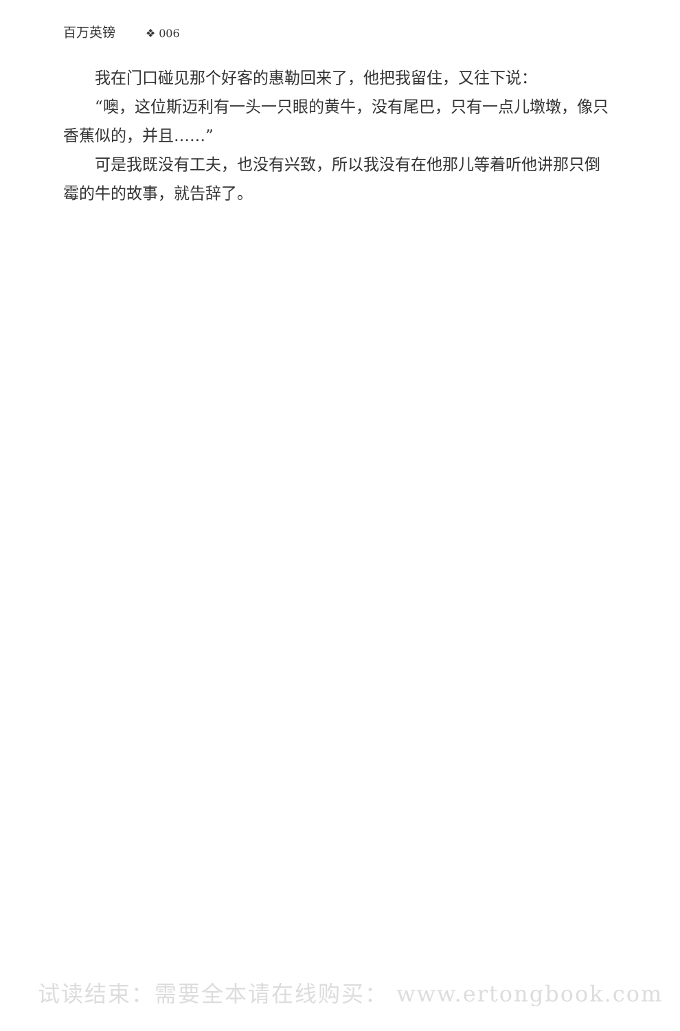百万英镑 ❖ 006
我在门口碰见那个好客的惠勒回来了，他把我留住，又往下说：
“噢，这位斯迈利有一头一只眼的黄牛，没有尾巴，只有一点儿墩墩，像只香蕉似的，并且……”
可是我既没有工夫，也没有兴致，所以我没有在他那儿等着听他讲那只倒霉的牛的故事，就告辞了。
试读结束：需要全本请在线购买： www.ertongbook.com